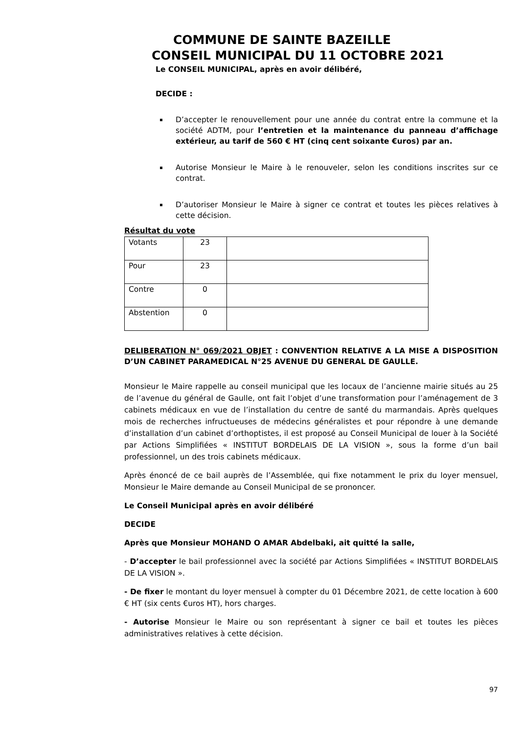COMMUNE DE SAINTE BAZEILLE
CONSEIL MUNICIPAL DU 11 OCTOBRE 2021
Le CONSEIL MUNICIPAL, après en avoir délibéré,
DECIDE :
D’accepter le renouvellement pour une année du contrat entre la commune et la société ADTM, pour l’entretien et la maintenance du panneau d’affichage extérieur, au tarif de 560 € HT (cinq cent soixante €uros) par an.
Autorise Monsieur le Maire à le renouveler, selon les conditions inscrites sur ce contrat.
D’autoriser Monsieur le Maire à signer ce contrat et toutes les pièces relatives à cette décision.
Résultat du vote
| Votants | 23 | |
| Pour | 23 | |
| Contre | 0 | |
| Abstention | 0 | |
DELIBERATION N° 069/2021 OBJET : CONVENTION RELATIVE A LA MISE A DISPOSITION D’UN CABINET PARAMEDICAL N°25 AVENUE DU GENERAL DE GAULLE.
Monsieur le Maire rappelle au conseil municipal que les locaux de l’ancienne mairie situés au 25 de l’avenue du général de Gaulle, ont fait l’objet d’une transformation pour l’aménagement de 3 cabinets médicaux en vue de l’installation du centre de santé du marmandais. Après quelques mois de recherches infructueuses de médecins généralistes et pour répondre à une demande d’installation d’un cabinet d’orthoptistes, il est proposé au Conseil Municipal de louer à la Société par Actions Simplifiées « INSTITUT BORDELAIS DE LA VISION », sous la forme d’un bail professionnel, un des trois cabinets médicaux.
Après énoncé de ce bail auprès de l’Assemblée, qui fixe notamment le prix du loyer mensuel, Monsieur le Maire demande au Conseil Municipal de se prononcer.
Le Conseil Municipal après en avoir délibéré
DECIDE
Après que Monsieur MOHAND O AMAR Abdelbaki, ait quitté la salle,
- D’accepter le bail professionnel avec la société par Actions Simplifiées « INSTITUT BORDELAIS DE LA VISION ».
- De fixer le montant du loyer mensuel à compter du 01 Décembre 2021, de cette location à 600 € HT (six cents €uros HT), hors charges.
- Autorise Monsieur le Maire ou son représentant à signer ce bail et toutes les pièces administratives relatives à cette décision.
97